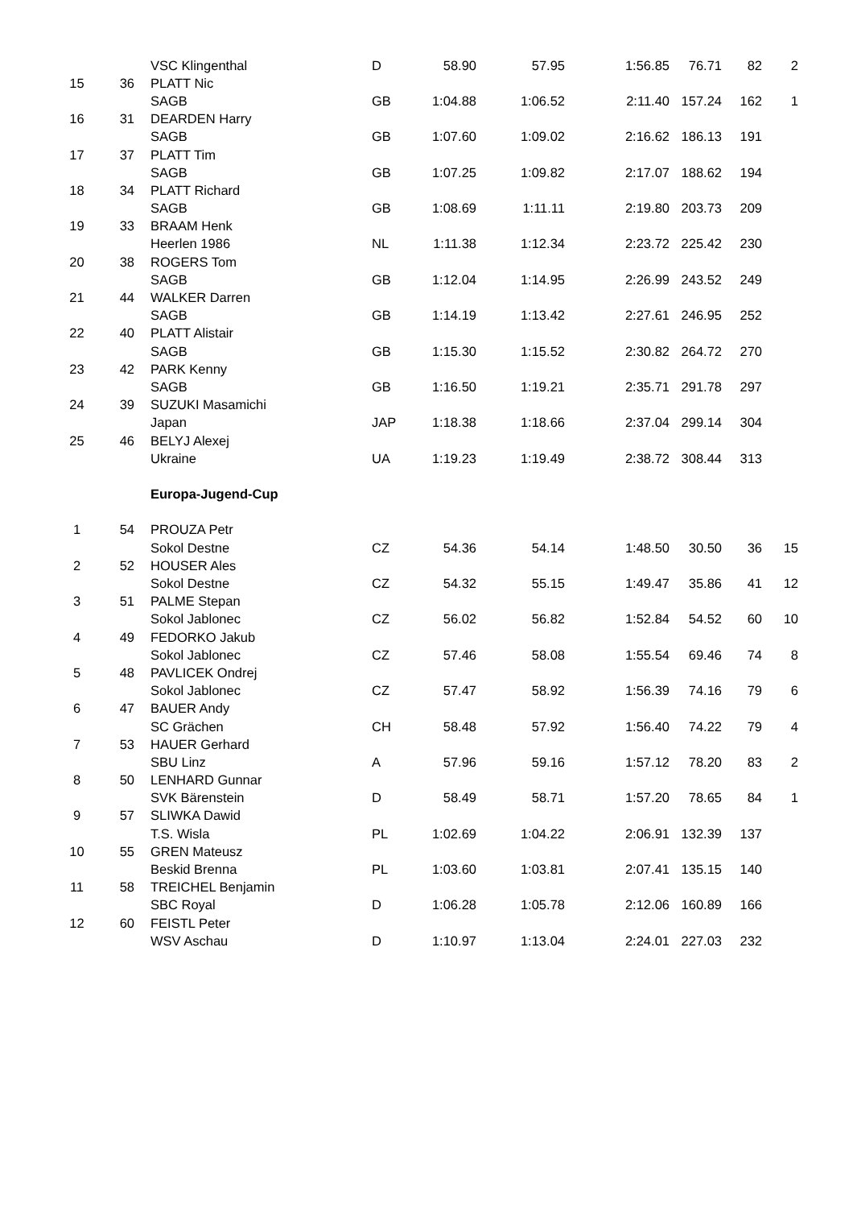| | | VSC Klingenthal | D | 58.90 | 57.95 | 1:56.85 | 76.71 | 82 | 2 |
| 15 | 36 | PLATT Nic | | | | | | | |
| | | SAGB | GB | 1:04.88 | 1:06.52 | 2:11.40 | 157.24 | 162 | 1 |
| 16 | 31 | DEARDEN Harry | | | | | | | |
| | | SAGB | GB | 1:07.60 | 1:09.02 | 2:16.62 | 186.13 | 191 | |
| 17 | 37 | PLATT Tim | | | | | | | |
| | | SAGB | GB | 1:07.25 | 1:09.82 | 2:17.07 | 188.62 | 194 | |
| 18 | 34 | PLATT Richard | | | | | | | |
| | | SAGB | GB | 1:08.69 | 1:11.11 | 2:19.80 | 203.73 | 209 | |
| 19 | 33 | BRAAM Henk | | | | | | | |
| | | Heerlen 1986 | NL | 1:11.38 | 1:12.34 | 2:23.72 | 225.42 | 230 | |
| 20 | 38 | ROGERS Tom | | | | | | | |
| | | SAGB | GB | 1:12.04 | 1:14.95 | 2:26.99 | 243.52 | 249 | |
| 21 | 44 | WALKER Darren | | | | | | | |
| | | SAGB | GB | 1:14.19 | 1:13.42 | 2:27.61 | 246.95 | 252 | |
| 22 | 40 | PLATT Alistair | | | | | | | |
| | | SAGB | GB | 1:15.30 | 1:15.52 | 2:30.82 | 264.72 | 270 | |
| 23 | 42 | PARK Kenny | | | | | | | |
| | | SAGB | GB | 1:16.50 | 1:19.21 | 2:35.71 | 291.78 | 297 | |
| 24 | 39 | SUZUKI Masamichi | | | | | | | |
| | | Japan | JAP | 1:18.38 | 1:18.66 | 2:37.04 | 299.14 | 304 | |
| 25 | 46 | BELYJ Alexej | | | | | | | |
| | | Ukraine | UA | 1:19.23 | 1:19.49 | 2:38.72 | 308.44 | 313 | |
| | | Europa-Jugend-Cup | | | | | | | |
| 1 | 54 | PROUZA Petr | | | | | | | |
| | | Sokol Destne | CZ | 54.36 | 54.14 | 1:48.50 | 30.50 | 36 | 15 |
| 2 | 52 | HOUSER Ales | | | | | | | |
| | | Sokol Destne | CZ | 54.32 | 55.15 | 1:49.47 | 35.86 | 41 | 12 |
| 3 | 51 | PALME Stepan | | | | | | | |
| | | Sokol Jablonec | CZ | 56.02 | 56.82 | 1:52.84 | 54.52 | 60 | 10 |
| 4 | 49 | FEDORKO Jakub | | | | | | | |
| | | Sokol Jablonec | CZ | 57.46 | 58.08 | 1:55.54 | 69.46 | 74 | 8 |
| 5 | 48 | PAVLICEK Ondrej | | | | | | | |
| | | Sokol Jablonec | CZ | 57.47 | 58.92 | 1:56.39 | 74.16 | 79 | 6 |
| 6 | 47 | BAUER Andy | | | | | | | |
| | | SC Grächen | CH | 58.48 | 57.92 | 1:56.40 | 74.22 | 79 | 4 |
| 7 | 53 | HAUER Gerhard | | | | | | | |
| | | SBU Linz | A | 57.96 | 59.16 | 1:57.12 | 78.20 | 83 | 2 |
| 8 | 50 | LENHARD Gunnar | | | | | | | |
| | | SVK Bärenstein | D | 58.49 | 58.71 | 1:57.20 | 78.65 | 84 | 1 |
| 9 | 57 | SLIWKA Dawid | | | | | | | |
| | | T.S. Wisla | PL | 1:02.69 | 1:04.22 | 2:06.91 | 132.39 | 137 | |
| 10 | 55 | GREN Mateusz | | | | | | | |
| | | Beskid Brenna | PL | 1:03.60 | 1:03.81 | 2:07.41 | 135.15 | 140 | |
| 11 | 58 | TREICHEL Benjamin | | | | | | | |
| | | SBC Royal | D | 1:06.28 | 1:05.78 | 2:12.06 | 160.89 | 166 | |
| 12 | 60 | FEISTL Peter | | | | | | | |
| | | WSV Aschau | D | 1:10.97 | 1:13.04 | 2:24.01 | 227.03 | 232 | |